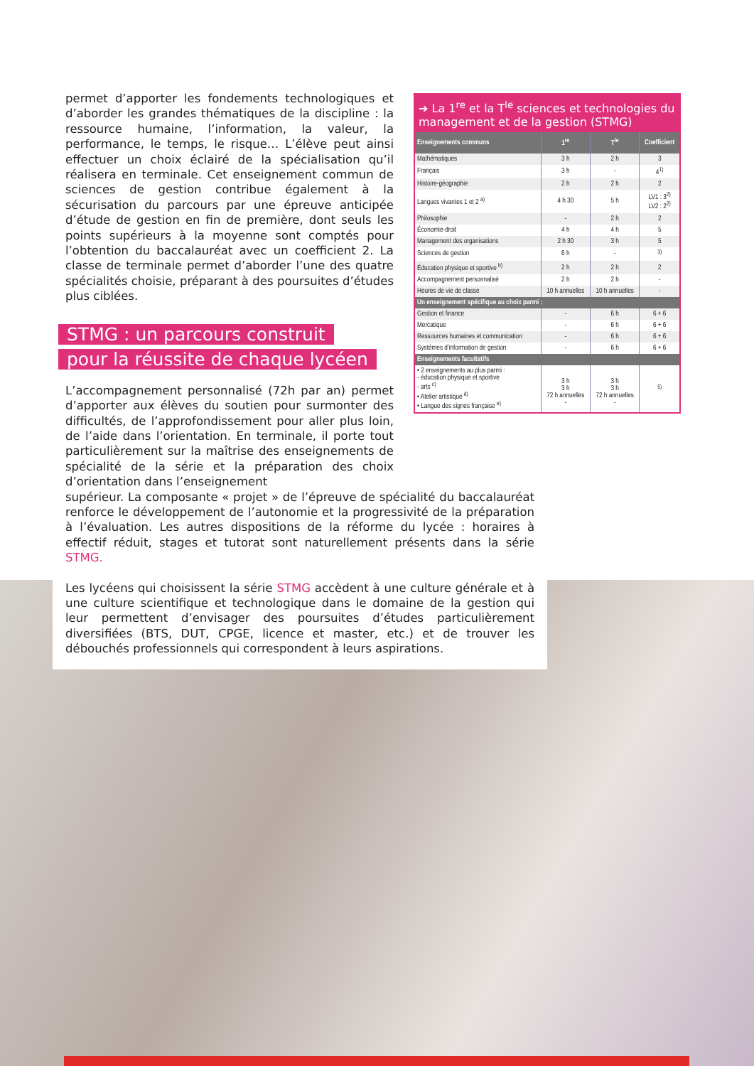permet d’apporter les fondements technologiques et d’aborder les grandes thématiques de la discipline : la ressource humaine, l’information, la valeur, la performance, le temps, le risque… L’élève peut ainsi effectuer un choix éclairé de la spécialisation qu’il réalisera en terminale. Cet enseignement commun de sciences de gestion contribue également à la sécurisation du parcours par une épreuve anticipée d’étude de gestion en fin de première, dont seuls les points supérieurs à la moyenne sont comptés pour l’obtention du baccalauréat avec un coefficient 2. La classe de terminale permet d’aborder l’une des quatre spécialités choisie, préparant à des poursuites d’études plus ciblées.
STMG : un parcours construit
pour la réussite de chaque lycéen
L’accompagnement personnalisé (72h par an) permet d’apporter aux élèves du soutien pour surmonter des difficultés, de l’approfondissement pour aller plus loin, de l’aide dans l’orientation. En terminale, il porte tout particulièrement sur la maîtrise des enseignements de spécialité de la série et la préparation des choix d’orientation dans l’enseignement
➔ La 1<sup>re</sup> et la T<sup>le</sup> sciences et technologies du management et de la gestion (STMG)
| Enseignements communs | 1<sup>re</sup> | T<sup>le</sup> | Coefficient |
| --- | --- | --- | --- |
| Mathématiques | 3 h | 2 h | 3 |
| Français | 3 h | - | 4<sup>1)</sup> |
| Histoire-géographie | 2 h | 2 h | 2 |
| Langues vivantes 1 et 2 <sup>a)</sup> | 4 h 30 | 5 h | LV1 : 3<sup>2)</sup> LV2 : 2<sup>2)</sup> |
| Philosophie | - | 2 h | 2 |
| Économie-droit | 4 h | 4 h | 5 |
| Management des organisations | 2 h 30 | 3 h | 5 |
| Sciences de gestion | 6 h | - | <sup>3)</sup> |
| Éducation physique et sportive <sup>b)</sup> | 2 h | 2 h | 2 |
| Accompagnement personnalisé | 2 h | 2 h | - |
| Heures de vie de classe | 10 h annuelles | 10 h annuelles | - |
| Un enseignement spécifique au choix parmi : | | | |
| Gestion et finance | - | 6 h | 6 + 6 |
| Mercatique | - | 6 h | 6 + 6 |
| Ressources humaines et communication | - | 6 h | 6 + 6 |
| Systèmes d’information de gestion | - | 6 h | 6 + 6 |
| Enseignements facultatifs | | | |
| • 2 enseignements au plus parmi : - éducation physique et sportive - arts <sup>c)</sup> • Atelier artistique <sup>d)</sup> • Langue des signes française <sup>e)</sup> | 3 h 3 h 72 h annuelles - | 3 h 3 h 72 h annuelles - | <sup>5)</sup> |
supérieur. La composante « projet » de l’épreuve de spécialité du baccalauréat renforce le développement de l’autonomie et la progressivité de la préparation à l’évaluation. Les autres dispositions de la réforme du lycée : horaires à effectif réduit, stages et tutorat sont naturellement présents dans la série STMG.
Les lycéens qui choisissent la série STMG accèdent à une culture générale et à une culture scientifique et technologique dans le domaine de la gestion qui leur permettent d’envisager des poursuites d’études particulièrement diversifiées (BTS, DUT, CPGE, licence et master, etc.) et de trouver les débouchés professionnels qui correspondent à leurs aspirations.